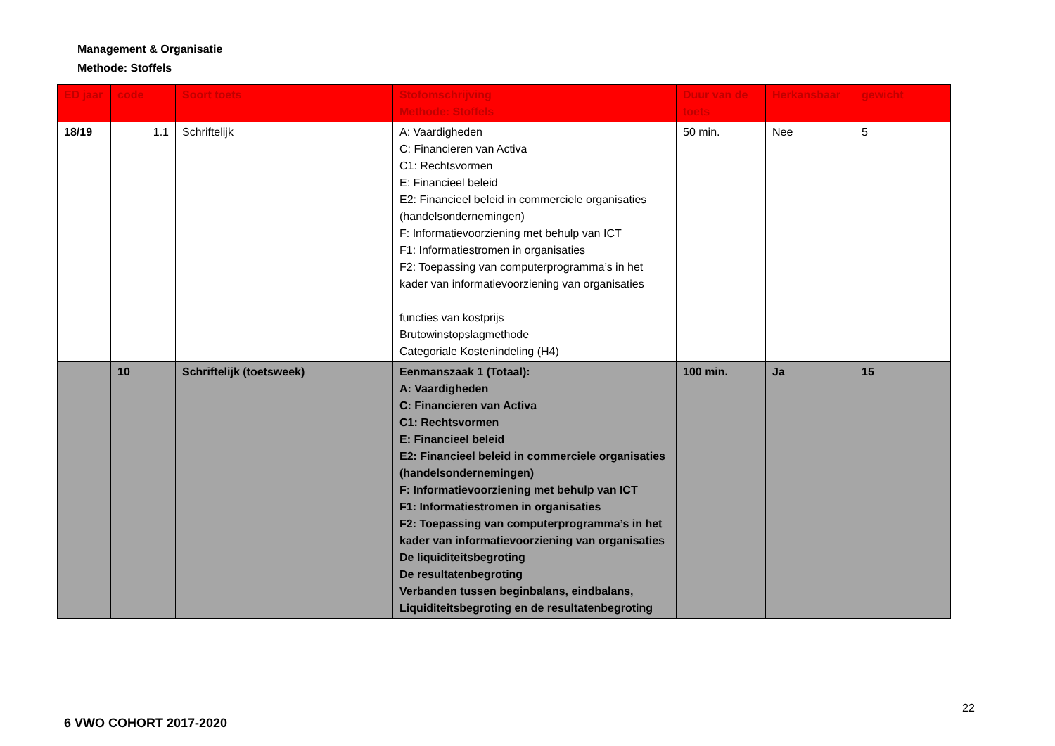Management & Organisatie
Methode: Stoffels
| ED jaar | code | Soort toets | Stofomschrijving Methode: Stoffels | Duur van de toets | Herkansbaar | gewicht |
| --- | --- | --- | --- | --- | --- | --- |
| 18/19 | 1.1 | Schriftelijk | A: Vaardigheden C: Financieren van Activa C1: Rechtsvormen E: Financieel beleid E2: Financieel beleid in commerciele organisaties (handelsondernemingen) F: Informatievoorziening met behulp van ICT F1: Informatiestromen in organisaties F2: Toepassing van computerprogramma’s in het kader van informatievoorziening van organisaties functies van kostprijs Brutowinstopslagmethode Categoriale Kostenindeling (H4) | 50 min. | Nee | 5 |
| | 10 | Schriftelijk (toetsweek) | Eenmanszaak 1 (Totaal): A: Vaardigheden C: Financieren van Activa C1: Rechtsvormen E: Financieel beleid E2: Financieel beleid in commerciele organisaties (handelsondernemingen) F: Informatievoorziening met behulp van ICT F1: Informatiestromen in organisaties F2: Toepassing van computerprogramma’s in het kader van informatievoorziening van organisaties De liquiditeitsbegroting De resultatenbegroting Verbanden tussen beginbalans, eindbalans, Liquiditeitsbegroting en de resultatenbegroting | 100 min. | Ja | 15 |
22
6 VWO COHORT 2017-2020